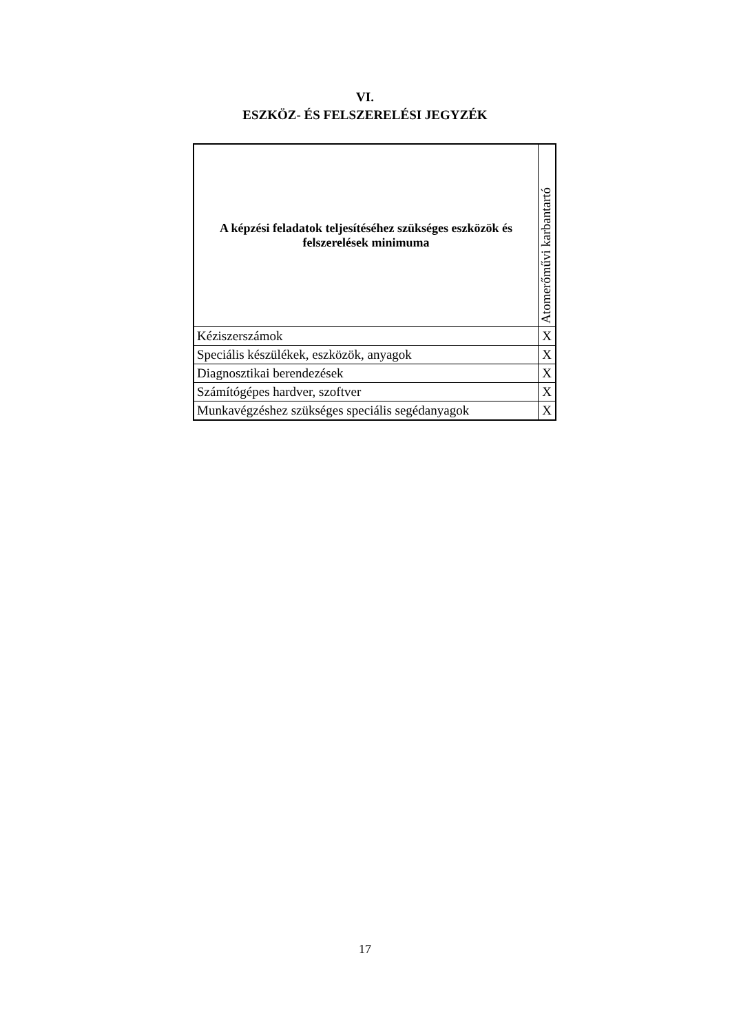VI.
ESZKÖZ- ÉS FELSZERELÉSI JEGYZÉK
| A képzési feladatok teljesítéséhez szükséges eszközök és felszerelések minimuma | Atomerőművi karbantartó |
| --- | --- |
| Kéziszerszámok | X |
| Speciális készülékek, eszközök, anyagok | X |
| Diagnosztikai berendezések | X |
| Számítógépes hardver, szoftver | X |
| Munkavégzéshez szükséges speciális segédanyagok | X |
17